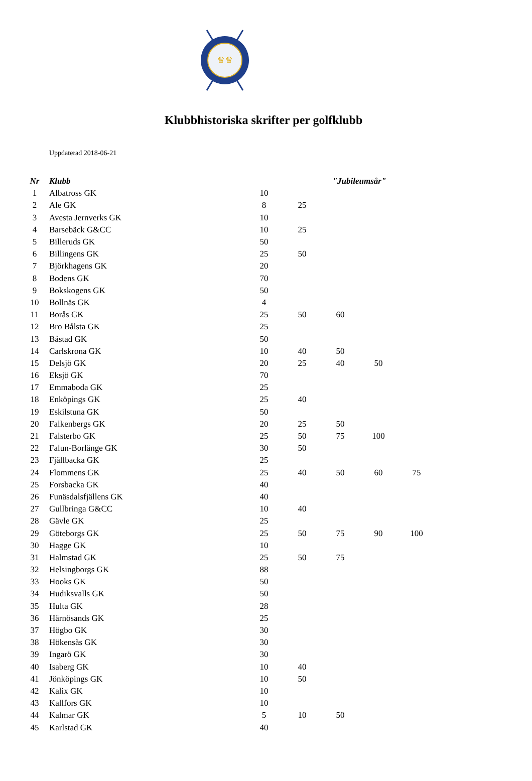♛♛
Klubbhistoriska skrifter per golfklubb
Uppdaterad 2018-06-21
| Nr | Klubb | | | "Jubileumsår" | | |
| --- | --- | --- | --- | --- | --- | --- |
| 1 | Albatross GK | 10 | | | | |
| 2 | Ale GK | 8 | 25 | | | |
| 3 | Avesta Jernverks GK | 10 | | | | |
| 4 | Barsebäck G&CC | 10 | 25 | | | |
| 5 | Billeruds GK | 50 | | | | |
| 6 | Billingens GK | 25 | 50 | | | |
| 7 | Björkhagens GK | 20 | | | | |
| 8 | Bodens GK | 70 | | | | |
| 9 | Bokskogens GK | 50 | | | | |
| 10 | Bollnäs GK | 4 | | | | |
| 11 | Borås GK | 25 | 50 | 60 | | |
| 12 | Bro Bålsta GK | 25 | | | | |
| 13 | Båstad GK | 50 | | | | |
| 14 | Carlskrona GK | 10 | 40 | 50 | | |
| 15 | Delsjö GK | 20 | 25 | 40 | 50 | |
| 16 | Eksjö GK | 70 | | | | |
| 17 | Emmaboda GK | 25 | | | | |
| 18 | Enköpings GK | 25 | 40 | | | |
| 19 | Eskilstuna GK | 50 | | | | |
| 20 | Falkenbergs GK | 20 | 25 | 50 | | |
| 21 | Falsterbo GK | 25 | 50 | 75 | 100 | |
| 22 | Falun-Borlänge GK | 30 | 50 | | | |
| 23 | Fjällbacka GK | 25 | | | | |
| 24 | Flommens GK | 25 | 40 | 50 | 60 | 75 |
| 25 | Forsbacka GK | 40 | | | | |
| 26 | Funäsdalsfjällens GK | 40 | | | | |
| 27 | Gullbringa G&CC | 10 | 40 | | | |
| 28 | Gävle GK | 25 | | | | |
| 29 | Göteborgs GK | 25 | 50 | 75 | 90 | 100 |
| 30 | Hagge GK | 10 | | | | |
| 31 | Halmstad GK | 25 | 50 | 75 | | |
| 32 | Helsingborgs GK | 88 | | | | |
| 33 | Hooks GK | 50 | | | | |
| 34 | Hudiksvalls GK | 50 | | | | |
| 35 | Hulta GK | 28 | | | | |
| 36 | Härnösands GK | 25 | | | | |
| 37 | Högbo GK | 30 | | | | |
| 38 | Hökensås GK | 30 | | | | |
| 39 | Ingarö GK | 30 | | | | |
| 40 | Isaberg GK | 10 | 40 | | | |
| 41 | Jönköpings GK | 10 | 50 | | | |
| 42 | Kalix GK | 10 | | | | |
| 43 | Kallfors GK | 10 | | | | |
| 44 | Kalmar GK | 5 | 10 | 50 | | |
| 45 | Karlstad GK | 40 | | | | |